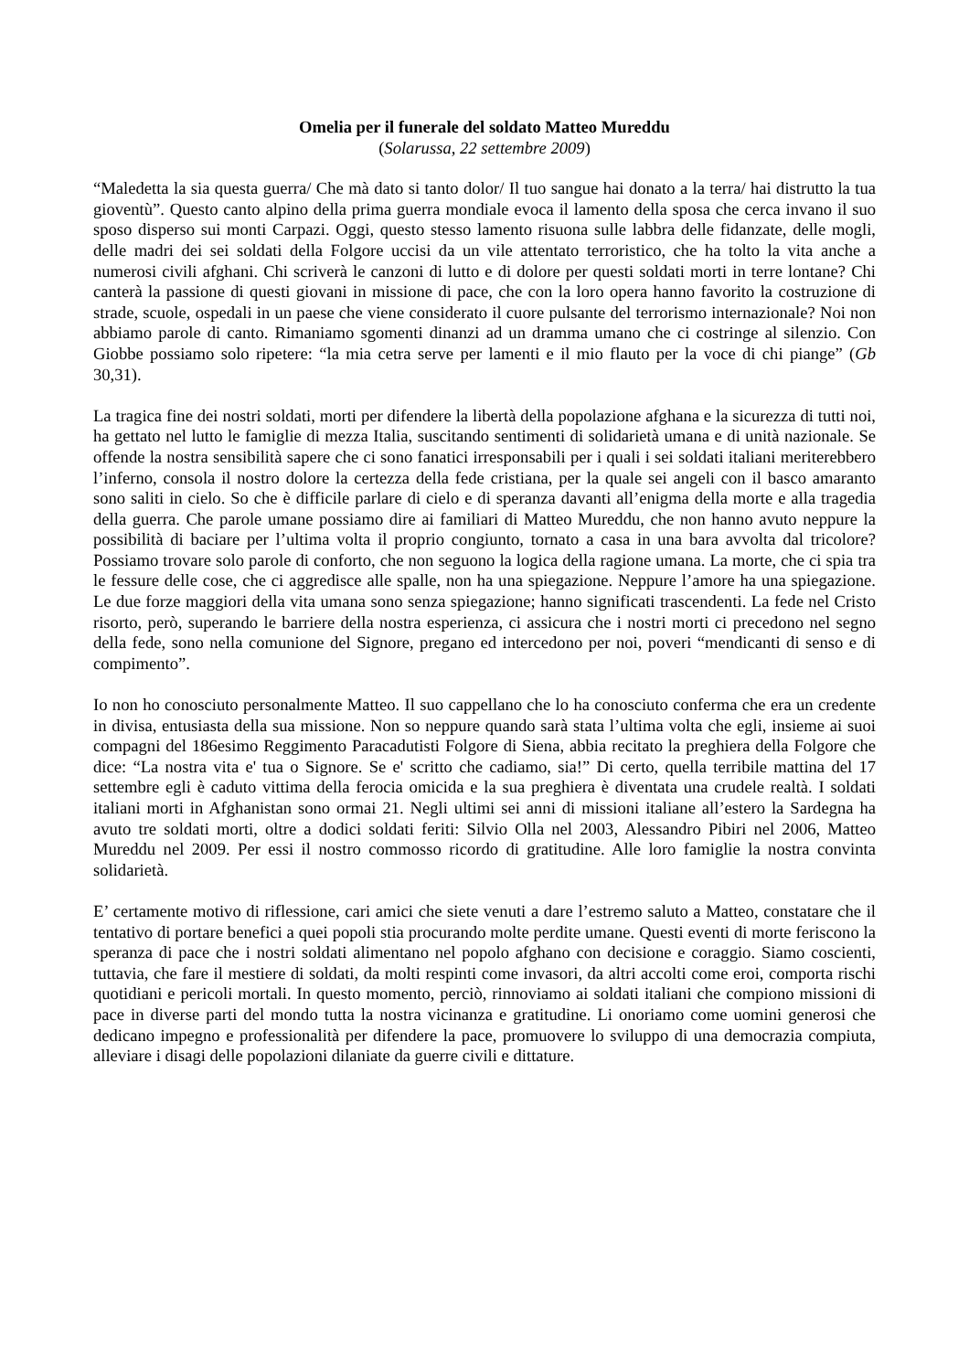Omelia per il funerale del soldato Matteo Mureddu
(Solarussa, 22 settembre 2009)
“Maledetta la sia questa guerra/ Che mà dato si tanto dolor/ Il tuo sangue hai donato a la terra/ hai distrutto la tua gioventù”. Questo canto alpino della prima guerra mondiale evoca il lamento della sposa che cerca invano il suo sposo disperso sui monti Carpazi. Oggi, questo stesso lamento risuona sulle labbra delle fidanzate, delle mogli, delle madri dei sei soldati della Folgore uccisi da un vile attentato terroristico, che ha tolto la vita anche a numerosi civili afghani. Chi scriverà le canzoni di lutto e di dolore per questi soldati morti in terre lontane? Chi canterà la passione di questi giovani in missione di pace, che con la loro opera hanno favorito la costruzione di strade, scuole, ospedali in un paese che viene considerato il cuore pulsante del terrorismo internazionale? Noi non abbiamo parole di canto. Rimaniamo sgomenti dinanzi ad un dramma umano che ci costringe al silenzio. Con Giobbe possiamo solo ripetere: “la mia cetra serve per lamenti e il mio flauto per la voce di chi piange” (Gb 30,31).
La tragica fine dei nostri soldati, morti per difendere la libertà della popolazione afghana e la sicurezza di tutti noi, ha gettato nel lutto le famiglie di mezza Italia, suscitando sentimenti di solidarietà umana e di unità nazionale. Se offende la nostra sensibilità sapere che ci sono fanatici irresponsabili per i quali i sei soldati italiani meriterebbero l’inferno, consola il nostro dolore la certezza della fede cristiana, per la quale sei angeli con il basco amaranto sono saliti in cielo. So che è difficile parlare di cielo e di speranza davanti all’enigma della morte e alla tragedia della guerra. Che parole umane possiamo dire ai familiari di Matteo Mureddu, che non hanno avuto neppure la possibilità di baciare per l’ultima volta il proprio congiunto, tornato a casa in una bara avvolta dal tricolore? Possiamo trovare solo parole di conforto, che non seguono la logica della ragione umana. La morte, che ci spia tra le fessure delle cose, che ci aggredisce alle spalle, non ha una spiegazione. Neppure l’amore ha una spiegazione. Le due forze maggiori della vita umana sono senza spiegazione; hanno significati trascendenti. La fede nel Cristo risorto, però, superando le barriere della nostra esperienza, ci assicura che i nostri morti ci precedono nel segno della fede, sono nella comunione del Signore, pregano ed intercedono per noi, poveri “mendicanti di senso e di compimento”.
Io non ho conosciuto personalmente Matteo. Il suo cappellano che lo ha conosciuto conferma che era un credente in divisa, entusiasta della sua missione. Non so neppure quando sarà stata l’ultima volta che egli, insieme ai suoi compagni del 186esimo Reggimento Paracadutisti Folgore di Siena, abbia recitato la preghiera della Folgore che dice: “La nostra vita e' tua o Signore. Se e' scritto che cadiamo, sia!” Di certo, quella terribile mattina del 17 settembre egli è caduto vittima della ferocia omicida e la sua preghiera è diventata una crudele realtà. I soldati italiani morti in Afghanistan sono ormai 21. Negli ultimi sei anni di missioni italiane all’estero la Sardegna ha avuto tre soldati morti, oltre a dodici soldati feriti: Silvio Olla nel 2003, Alessandro Pibiri nel 2006, Matteo Mureddu nel 2009. Per essi il nostro commosso ricordo di gratitudine. Alle loro famiglie la nostra convinta solidarietà.
E’ certamente motivo di riflessione, cari amici che siete venuti a dare l’estremo saluto a Matteo, constatare che il tentativo di portare benefici a quei popoli stia procurando molte perdite umane. Questi eventi di morte feriscono la speranza di pace che i nostri soldati alimentano nel popolo afghano con decisione e coraggio. Siamo coscienti, tuttavia, che fare il mestiere di soldati, da molti respinti come invasori, da altri accolti come eroi, comporta rischi quotidiani e pericoli mortali. In questo momento, perciò, rinnoviamo ai soldati italiani che compiono missioni di pace in diverse parti del mondo tutta la nostra vicinanza e gratitudine. Li onoriamo come uomini generosi che dedicano impegno e professionalità per difendere la pace, promuovere lo sviluppo di una democrazia compiuta, alleviare i disagi delle popolazioni dilaniate da guerre civili e dittature.